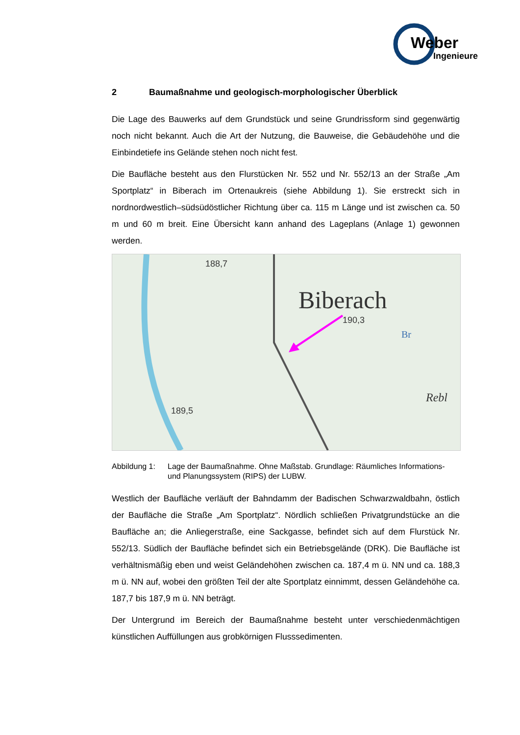Weber
Ingenieure
2 Baumaßnahme und geologisch-morphologischer Überblick
Die Lage des Bauwerks auf dem Grundstück und seine Grundrissform sind gegenwärtig noch nicht bekannt. Auch die Art der Nutzung, die Bauweise, die Gebäudehöhe und die Einbindetiefe ins Gelände stehen noch nicht fest.
Die Baufläche besteht aus den Flurstücken Nr. 552 und Nr. 552/13 an der Straße „Am Sportplatz“ in Biberach im Ortenaukreis (siehe Abbildung 1). Sie erstreckt sich in nordnordwestlich–südsüdöstlicher Richtung über ca. 115 m Länge und ist zwischen ca. 50 m und 60 m breit. Eine Übersicht kann anhand des Lageplans (Anlage 1) gewonnen werden.
188,7
Biberach
190,3
Br
Rebl
189,5
Abbildung 1: Lage der Baumaßnahme. Ohne Maßstab. Grundlage: Räumliches Informations- und Planungssystem (RIPS) der LUBW.
Westlich der Baufläche verläuft der Bahndamm der Badischen Schwarzwaldbahn, östlich der Baufläche die Straße „Am Sportplatz“. Nördlich schließen Privatgrundstücke an die Baufläche an; die Anliegerstraße, eine Sackgasse, befindet sich auf dem Flurstück Nr. 552/13. Südlich der Baufläche befindet sich ein Betriebsgelände (DRK). Die Baufläche ist verhältnismäßig eben und weist Geländehöhen zwischen ca. 187,4 m ü. NN und ca. 188,3 m ü. NN auf, wobei den größten Teil der alte Sportplatz einnimmt, dessen Geländehöhe ca. 187,7 bis 187,9 m ü. NN beträgt.
Der Untergrund im Bereich der Baumaßnahme besteht unter verschiedenmächtigen künstlichen Auffüllungen aus grobkörnigen Flusssedimenten.